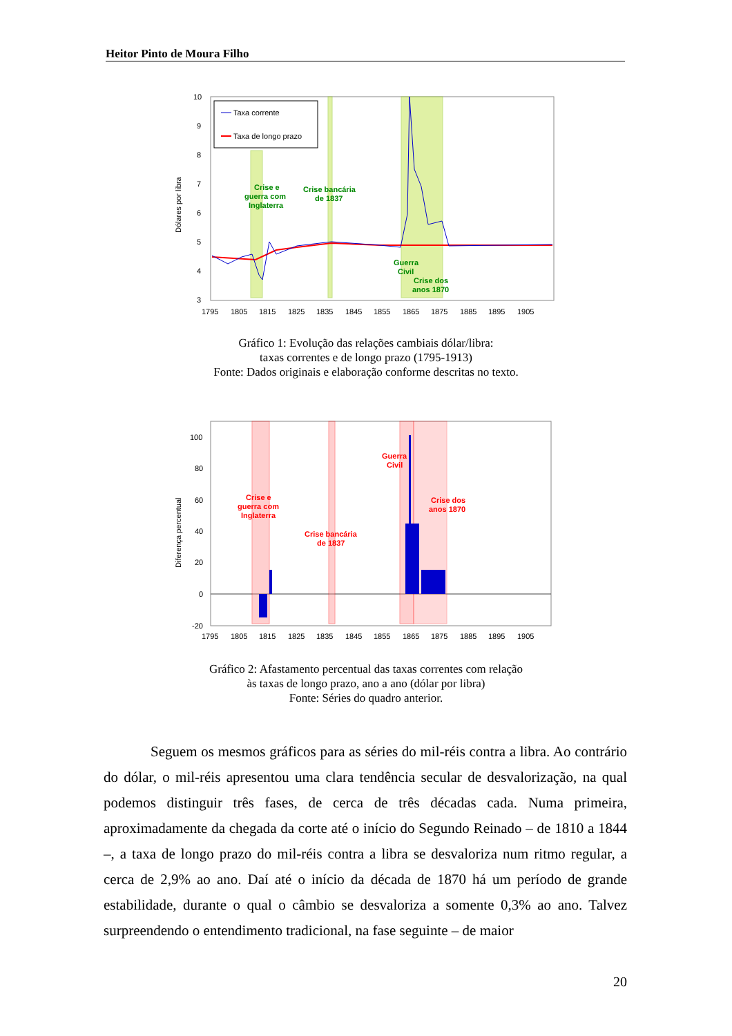Heitor Pinto de Moura Filho
Dólares por libra
10
9
8
7
6
5
4
3
Taxa corrente
Taxa de longo prazo
Crise e
guerra com
Inglaterra
Crise bancária
de 1837
Guerra
Civil
Crise dos
anos 1870
1795
1805
1815
1825
1835
1845
1855
1865
1875
1885
1895
1905
Gráfico 1: Evolução das relações cambiais dólar/libra:
taxas correntes e de longo prazo (1795-1913)
Fonte: Dados originais e elaboração conforme descritas no texto.
Diferença percentual
100
80
60
40
20
0
-20
Crise e
guerra com
Inglaterra
Crise bancária
de 1837
Guerra
Civil
Crise dos
anos 1870
1795
1805
1815
1825
1835
1845
1855
1865
1875
1885
1895
1905
Gráfico 2: Afastamento percentual das taxas correntes com relação
às taxas de longo prazo, ano a ano (dólar por libra)
Fonte: Séries do quadro anterior.
Seguem os mesmos gráficos para as séries do mil-réis contra a libra. Ao contrário do dólar, o mil-réis apresentou uma clara tendência secular de desvalorização, na qual podemos distinguir três fases, de cerca de três décadas cada. Numa primeira, aproximadamente da chegada da corte até o início do Segundo Reinado – de 1810 a 1844 –, a taxa de longo prazo do mil-réis contra a libra se desvaloriza num ritmo regular, a cerca de 2,9% ao ano. Daí até o início da década de 1870 há um período de grande estabilidade, durante o qual o câmbio se desvaloriza a somente 0,3% ao ano. Talvez surpreendendo o entendimento tradicional, na fase seguinte – de maior
20